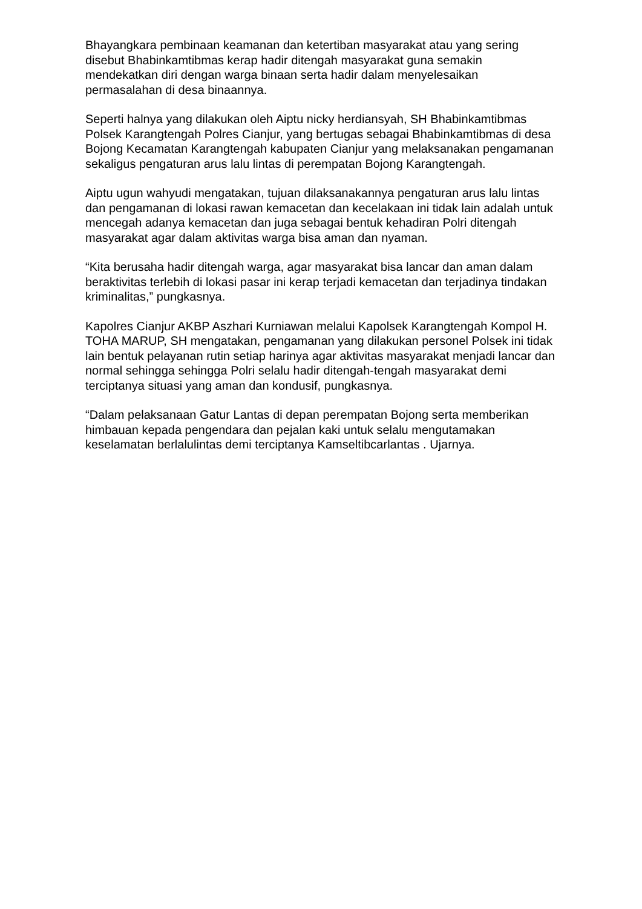Bhayangkara pembinaan keamanan dan ketertiban masyarakat atau yang sering disebut Bhabinkamtibmas kerap hadir ditengah masyarakat guna semakin mendekatkan diri dengan warga binaan serta hadir dalam menyelesaikan permasalahan di desa binaannya.
Seperti halnya yang dilakukan oleh Aiptu nicky herdiansyah, SH Bhabinkamtibmas Polsek Karangtengah Polres Cianjur, yang bertugas sebagai Bhabinkamtibmas di desa Bojong Kecamatan Karangtengah kabupaten Cianjur yang melaksanakan pengamanan sekaligus pengaturan arus lalu lintas di perempatan Bojong Karangtengah.
Aiptu ugun wahyudi mengatakan, tujuan dilaksanakannya pengaturan arus lalu lintas dan pengamanan di lokasi rawan kemacetan dan kecelakaan ini tidak lain adalah untuk mencegah adanya kemacetan dan juga sebagai bentuk kehadiran Polri ditengah masyarakat agar dalam aktivitas warga bisa aman dan nyaman.
“Kita berusaha hadir ditengah warga, agar masyarakat bisa lancar dan aman dalam beraktivitas terlebih di lokasi pasar ini kerap terjadi kemacetan dan terjadinya tindakan kriminalitas,” pungkasnya.
Kapolres Cianjur AKBP Aszhari Kurniawan melalui Kapolsek Karangtengah Kompol H. TOHA MARUP, SH mengatakan, pengamanan yang dilakukan personel Polsek ini tidak lain bentuk pelayanan rutin setiap harinya agar aktivitas masyarakat menjadi lancar dan normal sehingga sehingga Polri selalu hadir ditengah-tengah masyarakat demi terciptanya situasi yang aman dan kondusif, pungkasnya.
“Dalam pelaksanaan Gatur Lantas di depan perempatan Bojong serta memberikan himbauan kepada pengendara dan pejalan kaki untuk selalu mengutamakan keselamatan berlalulintas demi terciptanya Kamseltibcarlantas . Ujarnya.